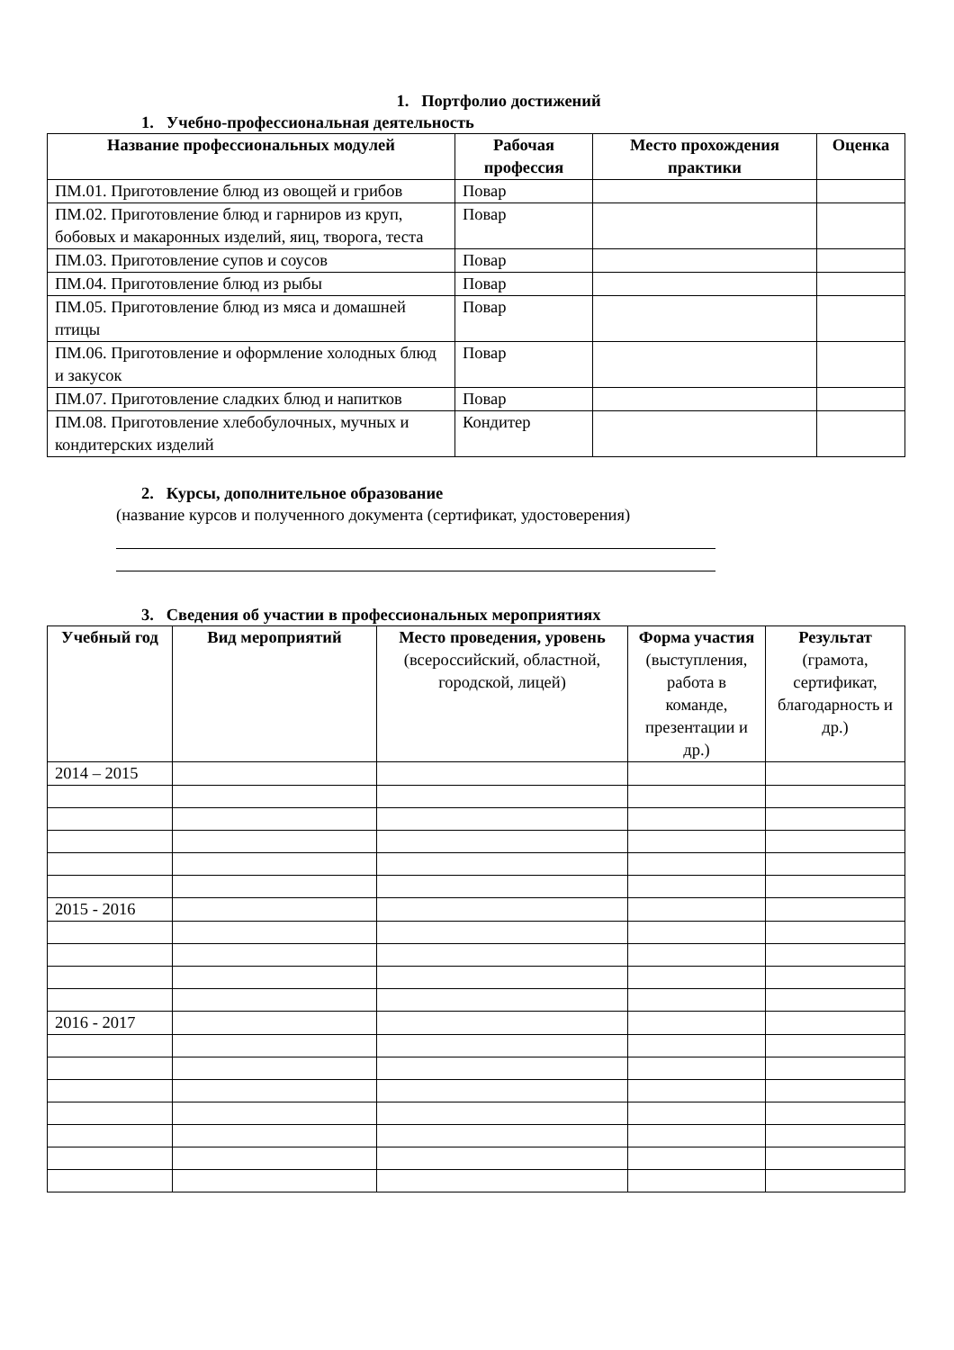1. Портфолио достижений
1. Учебно-профессиональная деятельность
| Название профессиональных модулей | Рабочая профессия | Место прохождения практики | Оценка |
| --- | --- | --- | --- |
| ПМ.01. Приготовление блюд из овощей и грибов | Повар | | |
| ПМ.02. Приготовление блюд и гарниров из круп, бобовых и макаронных изделий, яиц, творога, теста | Повар | | |
| ПМ.03. Приготовление супов и соусов | Повар | | |
| ПМ.04. Приготовление блюд из рыбы | Повар | | |
| ПМ.05. Приготовление блюд из мяса и домашней птицы | Повар | | |
| ПМ.06. Приготовление и оформление холодных блюд и закусок | Повар | | |
| ПМ.07. Приготовление сладких блюд и напитков | Повар | | |
| ПМ.08. Приготовление хлебобулочных, мучных и кондитерских изделий | Кондитер | | |
2. Курсы, дополнительное образование
(название курсов и полученного документа (сертификат, удостоверения)
3. Сведения об участии в профессиональных мероприятиях
| Учебный год | Вид мероприятий | Место проведения, уровень (всероссийский, областной, городской, лицей) | Форма участия (выступления, работа в команде, презентации и др.) | Результат (грамота, сертификат, благодарность и др.) |
| --- | --- | --- | --- | --- |
| 2014 – 2015 | | | | |
| 2015 - 2016 | | | | |
| 2016 - 2017 | | | | |